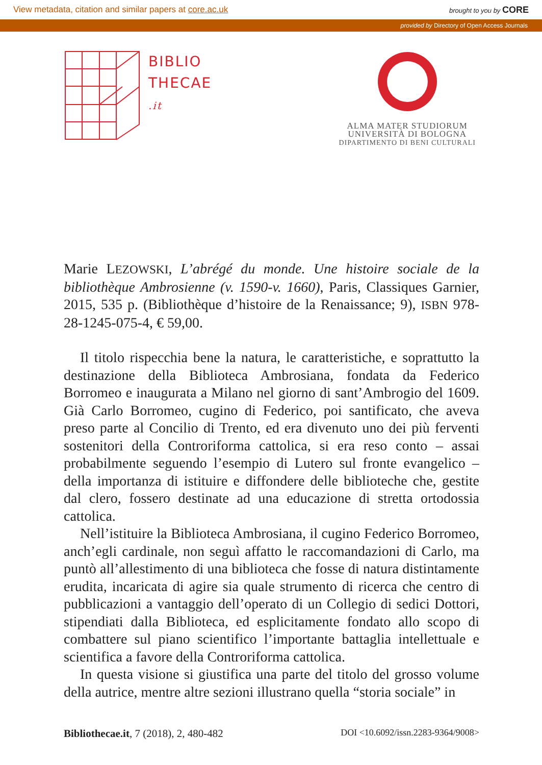View metadata, citation and similar papers at core.ac.uk brought to you by CORE
provided by Directory of Open Access Journals
BIBLIO
THECAE
.it
ALMA MATER STUDIORUM
UNIVERSITÀ DI BOLOGNA
DIPARTIMENTO DI BENI CULTURALI
Marie LEZOWSKI, L’abrégé du monde. Une histoire sociale de la bibliothèque Ambrosienne (v. 1590-v. 1660), Paris, Classiques Garnier, 2015, 535 p. (Bibliothèque d’histoire de la Renaissance; 9), ISBN 978-28-1245-075-4, € 59,00.
Il titolo rispecchia bene la natura, le caratteristiche, e soprattutto la destinazione della Biblioteca Ambrosiana, fondata da Federico Borromeo e inaugurata a Milano nel giorno di sant’Ambrogio del 1609. Già Carlo Borromeo, cugino di Federico, poi santificato, che aveva preso parte al Concilio di Trento, ed era divenuto uno dei più ferventi sostenitori della Controriforma cattolica, si era reso conto – assai probabilmente seguendo l’esempio di Lutero sul fronte evangelico – della importanza di istituire e diffondere delle biblioteche che, gestite dal clero, fossero destinate ad una educazione di stretta ortodossia cattolica.
Nell’istituire la Biblioteca Ambrosiana, il cugino Federico Borromeo, anch’egli cardinale, non seguì affatto le raccomandazioni di Carlo, ma puntò all’allestimento di una biblioteca che fosse di natura distintamente erudita, incaricata di agire sia quale strumento di ricerca che centro di pubblicazioni a vantaggio dell’operato di un Collegio di sedici Dottori, stipendiati dalla Biblioteca, ed esplicitamente fondato allo scopo di combattere sul piano scientifico l’importante battaglia intellettuale e scientifica a favore della Controriforma cattolica.
In questa visione si giustifica una parte del titolo del grosso volume della autrice, mentre altre sezioni illustrano quella “storia sociale” in
Bibliothecae.it, 7 (2018), 2, 480-482 DOI <10.6092/issn.2283-9364/9008>